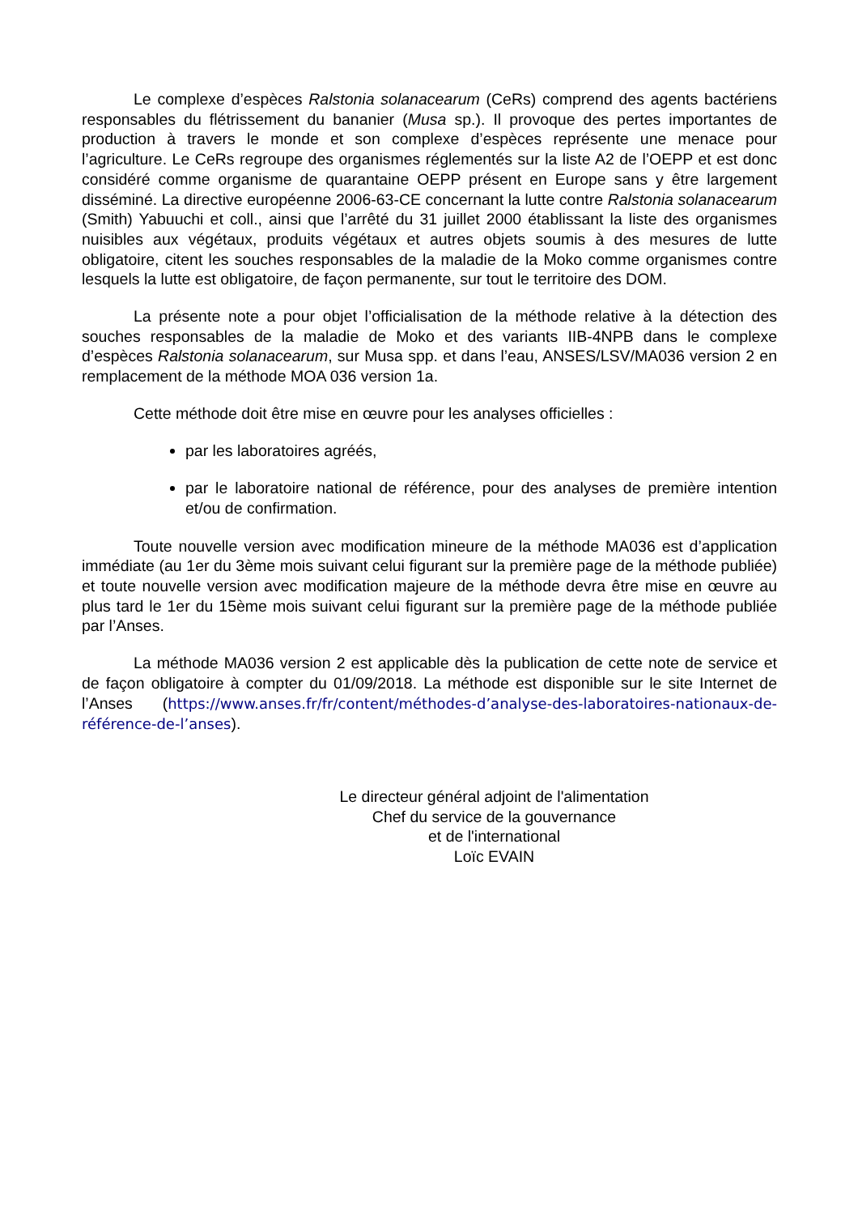Le complexe d’espèces Ralstonia solanacearum (CeRs) comprend des agents bactériens responsables du flétrissement du bananier (Musa sp.). Il provoque des pertes importantes de production à travers le monde et son complexe d’espèces représente une menace pour l’agriculture. Le CeRs regroupe des organismes réglementés sur la liste A2 de l’OEPP et est donc considéré comme organisme de quarantaine OEPP présent en Europe sans y être largement disséminé. La directive européenne 2006-63-CE concernant la lutte contre Ralstonia solanacearum (Smith) Yabuuchi et coll., ainsi que l’arrêté du 31 juillet 2000 établissant la liste des organismes nuisibles aux végétaux, produits végétaux et autres objets soumis à des mesures de lutte obligatoire, citent les souches responsables de la maladie de la Moko comme organismes contre lesquels la lutte est obligatoire, de façon permanente, sur tout le territoire des DOM.
La présente note a pour objet l’officialisation de la méthode relative à la détection des souches responsables de la maladie de Moko et des variants IIB-4NPB dans le complexe d’espèces Ralstonia solanacearum, sur Musa spp. et dans l’eau, ANSES/LSV/MA036 version 2 en remplacement de la méthode MOA 036 version 1a.
Cette méthode doit être mise en œuvre pour les analyses officielles :
par les laboratoires agréés,
par le laboratoire national de référence, pour des analyses de première intention et/ou de confirmation.
Toute nouvelle version avec modification mineure de la méthode MA036 est d’application immédiate (au 1er du 3ème mois suivant celui figurant sur la première page de la méthode publiée) et toute nouvelle version avec modification majeure de la méthode devra être mise en œuvre au plus tard le 1er du 15ème mois suivant celui figurant sur la première page de la méthode publiée par l’Anses.
La méthode MA036 version 2 est applicable dès la publication de cette note de service et de façon obligatoire à compter du 01/09/2018. La méthode est disponible sur le site Internet de l’Anses (https://www.anses.fr/fr/content/méthodes-d’analyse-des-laboratoires-nationaux-de-référence-de-l’anses).
Le directeur général adjoint de l'alimentation
Chef du service de la gouvernance
et de l'international
Loïc EVAIN